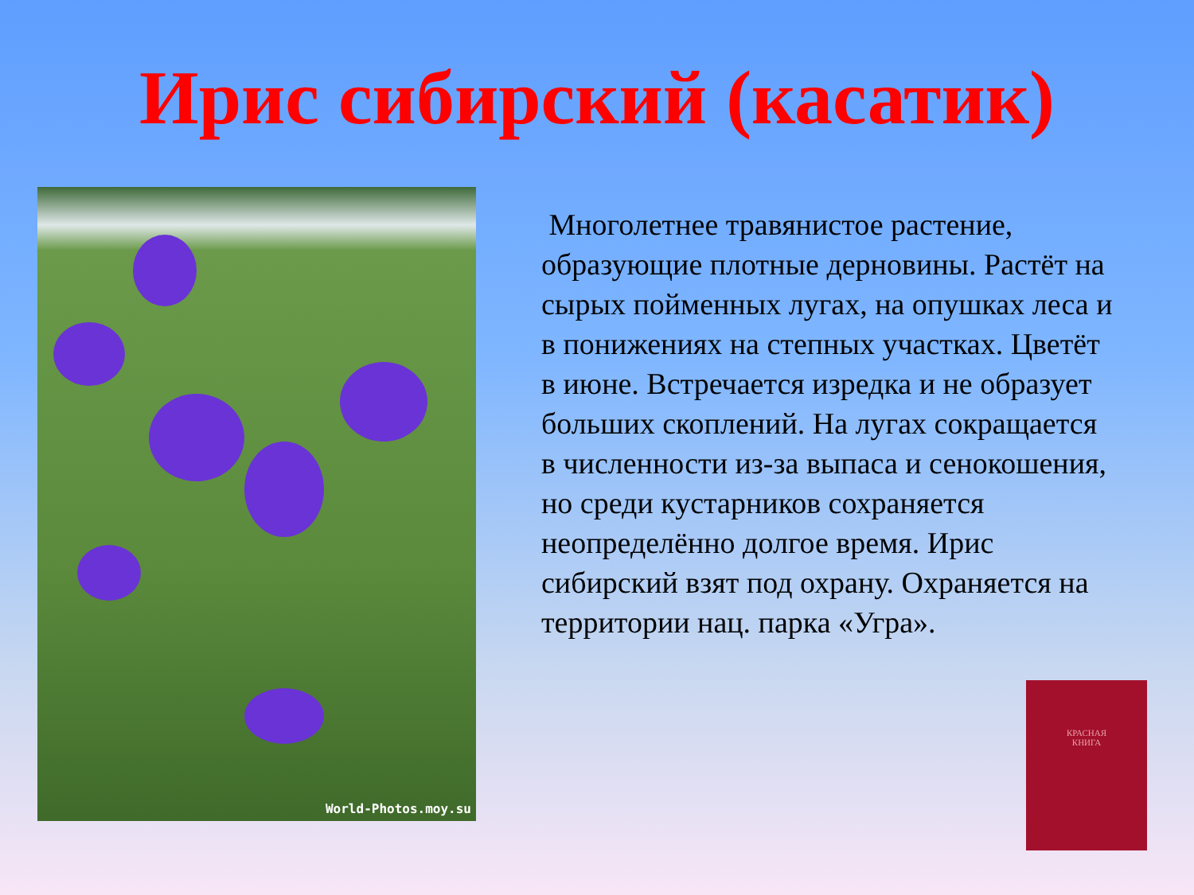Ирис сибирский (касатик)
World-Photos.moy.su
Многолетнее травянистое растение, образующие плотные дерновины. Растёт на сырых пойменных лугах, на опушках леса и в понижениях на степных участках. Цветёт в июне. Встречается изредка и не образует больших скоплений. На лугах сокращается в численности из-за выпаса и сенокошения, но среди кустарников сохраняется неопределённо долгое время. Ирис сибирский взят под охрану. Охраняется на территории нац. парка «Угра».
КРАСНАЯ
КНИГА